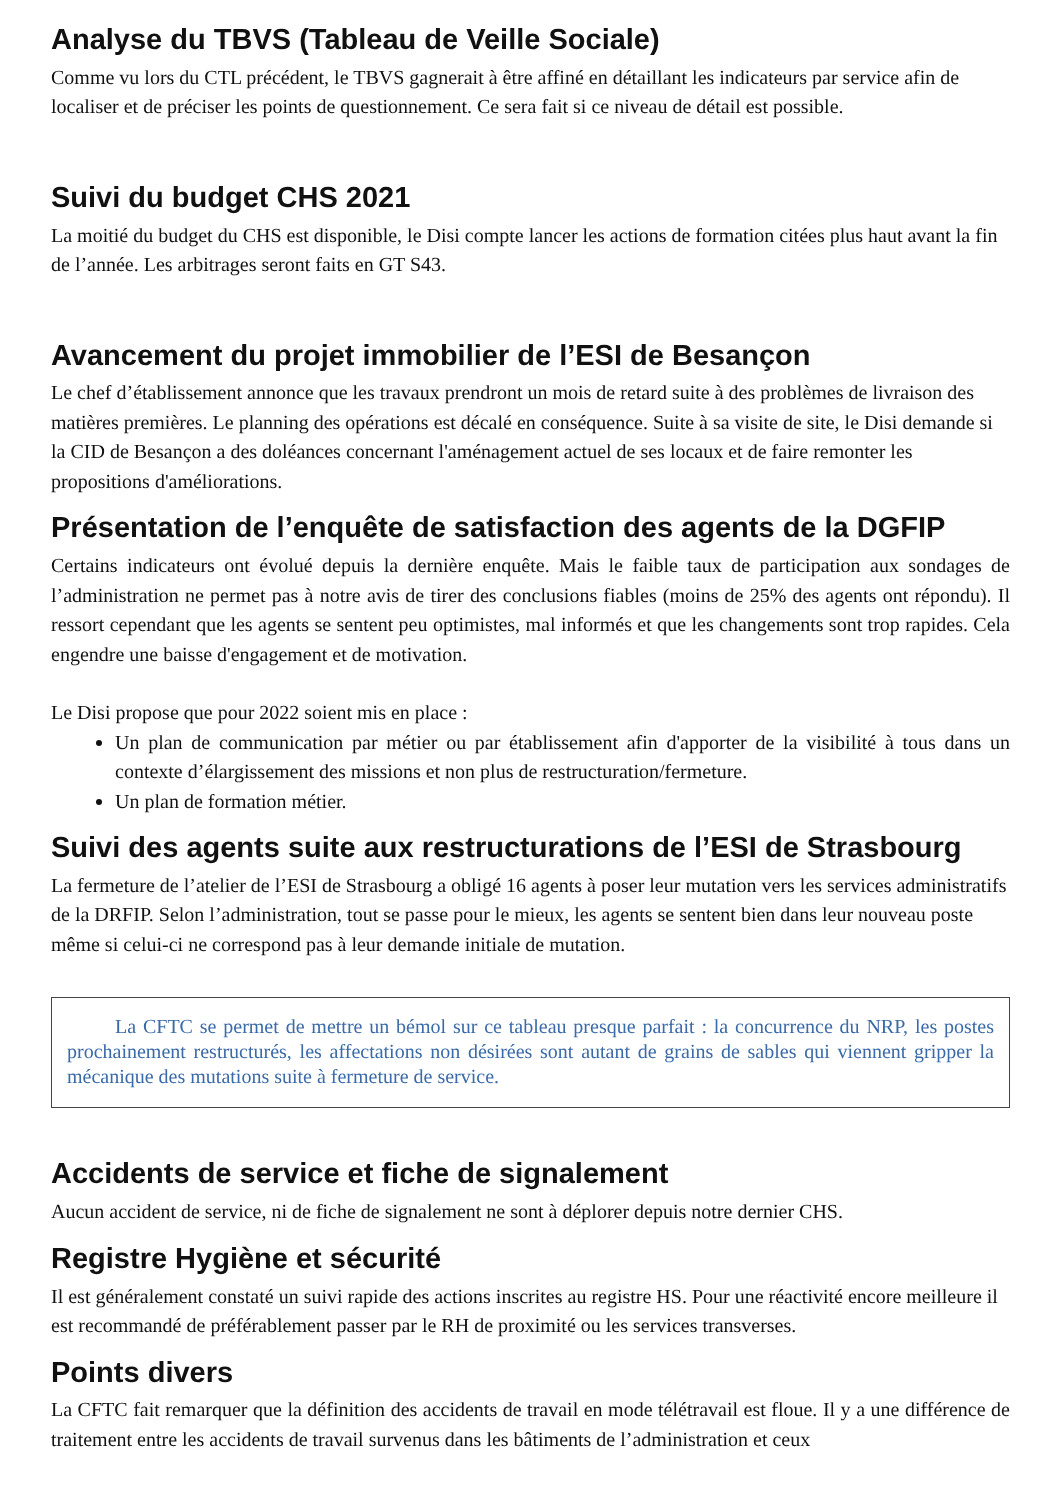Analyse du TBVS (Tableau de Veille Sociale)
Comme vu lors du CTL précédent, le TBVS gagnerait à être affiné en détaillant les indicateurs par service afin de localiser et de préciser les points de questionnement. Ce sera fait si ce niveau de détail est possible.
Suivi du budget CHS 2021
La moitié du budget du CHS est disponible, le Disi compte lancer les actions de formation citées plus haut avant la fin de l’année. Les arbitrages seront faits en GT S43.
Avancement du projet immobilier de l’ESI de Besançon
Le chef d’établissement annonce que les travaux prendront un mois de retard suite à des problèmes de livraison des matières premières. Le planning des opérations est décalé en conséquence. Suite à sa visite de site, le Disi demande si la CID de Besançon a des doléances concernant l'aménagement actuel de ses locaux et de faire remonter les propositions d'améliorations.
Présentation de l’enquête de satisfaction des agents de la DGFIP
Certains indicateurs ont évolué depuis la dernière enquête. Mais le faible taux de participation aux sondages de l’administration ne permet pas à notre avis de tirer des conclusions fiables (moins de 25% des agents ont répondu). Il ressort cependant que les agents se sentent peu optimistes, mal informés et que les changements sont trop rapides. Cela engendre une baisse d'engagement et de motivation.
Le Disi propose que pour 2022 soient mis en place :
Un plan de communication par métier ou par établissement afin d'apporter de la visibilité à tous dans un contexte d’élargissement des missions et non plus de restructuration/fermeture.
Un plan de formation métier.
Suivi des agents suite aux restructurations de l’ESI de Strasbourg
La fermeture de l’atelier de l’ESI de Strasbourg a obligé 16 agents à poser leur mutation vers les services administratifs de la DRFIP. Selon l’administration, tout se passe pour le mieux, les agents se sentent bien dans leur nouveau poste même si celui-ci ne correspond pas à leur demande initiale de mutation.
La CFTC se permet de mettre un bémol sur ce tableau presque parfait : la concurrence du NRP, les postes prochainement restructurés, les affectations non désirées sont autant de grains de sables qui viennent gripper la mécanique des mutations suite à fermeture de service.
Accidents de service et fiche de signalement
Aucun accident de service, ni de fiche de signalement ne sont à déplorer depuis notre dernier CHS.
Registre Hygiène et sécurité
Il est généralement constaté un suivi rapide des actions inscrites au registre HS. Pour une réactivité encore meilleure il est recommandé de préférablement passer par le RH de proximité ou les services transverses.
Points divers
La CFTC fait remarquer que la définition des accidents de travail en mode télétravail est floue. Il y a une différence de traitement entre les accidents de travail survenus dans les bâtiments de l’administration et ceux